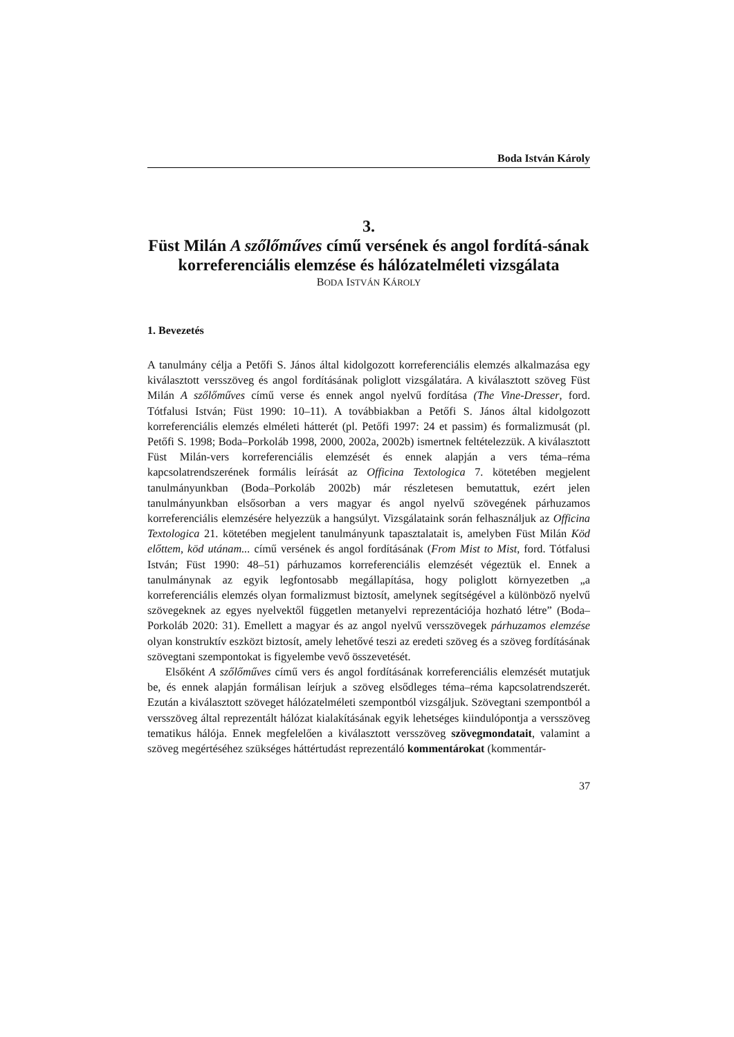Boda István Károly
3.
Füst Milán A szőlőműves című versének és angol fordítá-sának korreferenciális elemzése és hálózatelméleti vizsgálata
BODA ISTVÁN KÁROLY
1. Bevezetés
A tanulmány célja a Petőfi S. János által kidolgozott korreferenciális elemzés alkalmazása egy kiválasztott versszöveg és angol fordításának poliglott vizsgálatára. A kiválasztott szöveg Füst Milán A szőlőműves című verse és ennek angol nyelvű fordítása (The Vine-Dresser, ford. Tótfalusi István; Füst 1990: 10–11). A továbbiakban a Petőfi S. János által kidolgozott korreferenciális elemzés elméleti hátterét (pl. Petőfi 1997: 24 et passim) és formalizmusát (pl. Petőfi S. 1998; Boda–Porkoláb 1998, 2000, 2002a, 2002b) ismertnek feltételezzük. A kiválasztott Füst Milán-vers korreferenciális elemzését és ennek alapján a vers téma–réma kapcsolatrendszerének formális leírását az Officina Textologica 7. kötetében megjelent tanulmányunkban (Boda–Porkoláb 2002b) már részletesen bemutattuk, ezért jelen tanulmányunkban elsősorban a vers magyar és angol nyelvű szövegének párhuzamos korreferenciális elemzésére helyezzük a hangsúlyt. Vizsgálataink során felhasználjuk az Officina Textologica 21. kötetében megjelent tanulmányunk tapasztalatait is, amelyben Füst Milán Köd előttem, köd utánam... című versének és angol fordításának (From Mist to Mist, ford. Tótfalusi István; Füst 1990: 48–51) párhuzamos korreferenciális elemzését végeztük el. Ennek a tanulmánynak az egyik legfontosabb megállapítása, hogy poliglott környezetben „a korreferenciális elemzés olyan formalizmust biztosít, amelynek segítségével a különböző nyelvű szövegeknek az egyes nyelvektől független metanyelvi reprezentációja hozható létre” (Boda–Porkoláb 2020: 31). Emellett a magyar és az angol nyelvű versszövegek párhuzamos elemzése olyan konstruktív eszközt biztosít, amely lehetővé teszi az eredeti szöveg és a szöveg fordításának szövegtani szempontokat is figyelembe vevő összevetését.
Elsőként A szőlőműves című vers és angol fordításának korreferenciális elemzését mutatjuk be, és ennek alapján formálisan leírjuk a szöveg elsődleges téma–réma kapcsolatrendszerét. Ezután a kiválasztott szöveget hálózatelméleti szempontból vizsgáljuk. Szövegtani szempontból a versszöveg által reprezentált hálózat kialakításának egyik lehetséges kiindulópontja a versszöveg tematikus hálója. Ennek megfelelően a kiválasztott versszöveg szövegmondatait, valamint a szöveg megértéséhez szükséges háttértudást reprezentáló kommentárokat (kommentár-
37